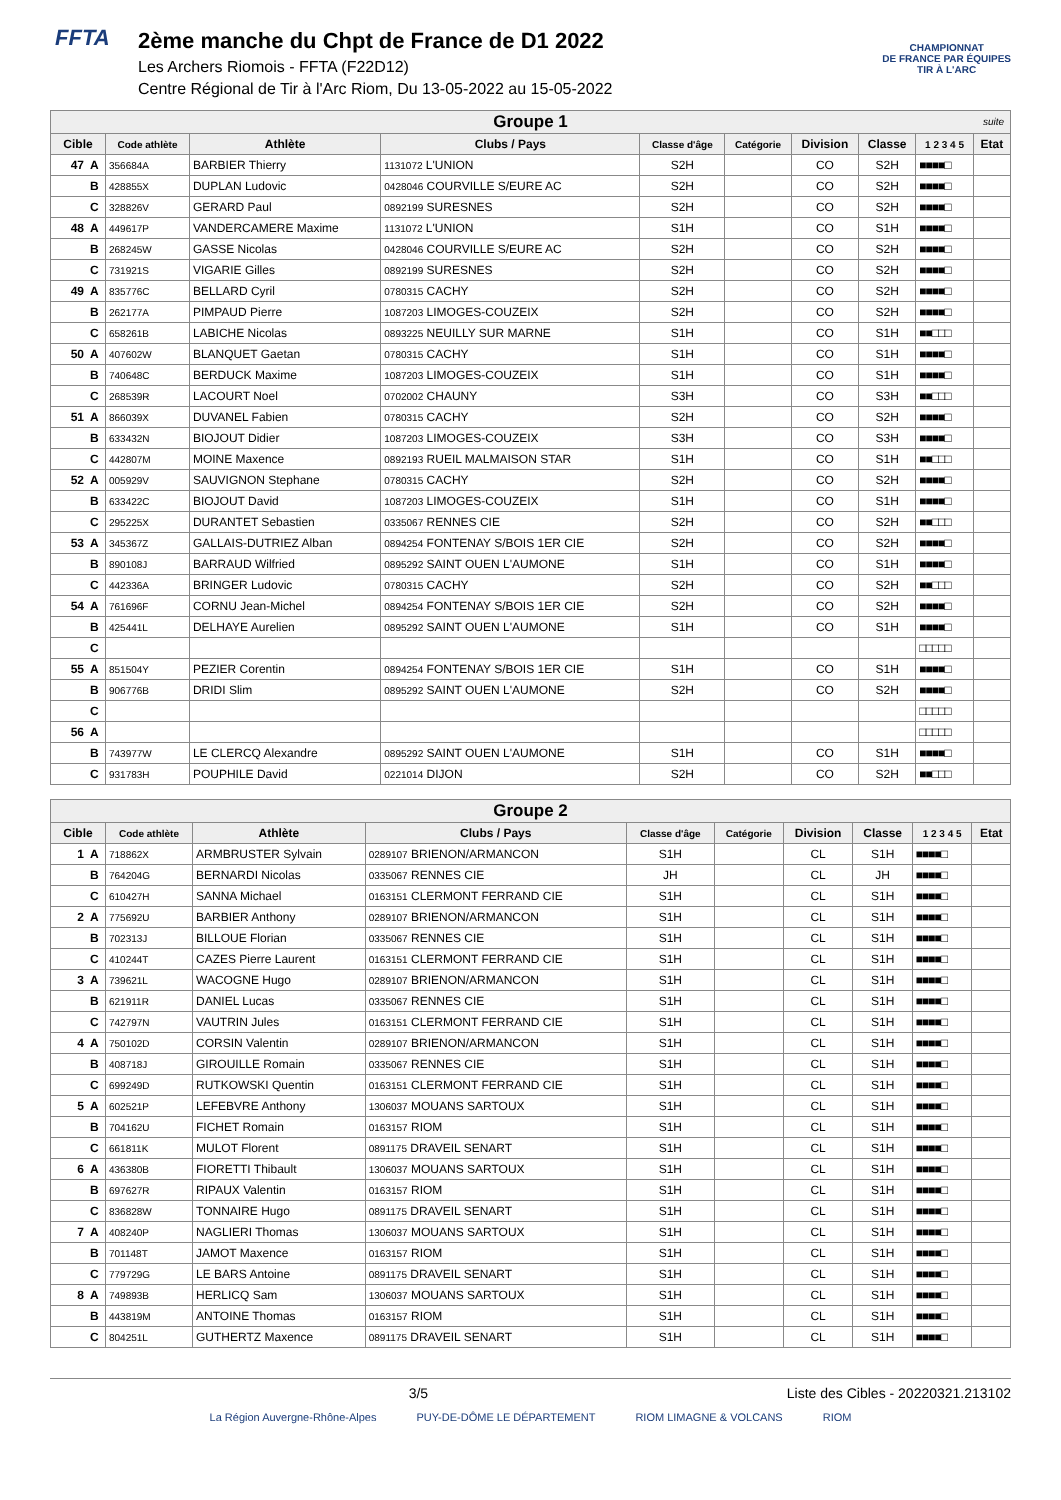FFTA
2ème manche du Chpt de France de D1 2022
Les Archers Riomois - FFTA (F22D12)
Centre Régional de Tir à l'Arc Riom, Du 13-05-2022 au 15-05-2022
CHAMPIONNAT
DE FRANCE PAR ÉQUIPES
TIR À L'ARC
| Groupe 1 suite | | | | | | | | | | |
| Cible | | Code athlète | Athlète | Clubs / Pays | Classe d'âge | Catégorie | Division | Classe | 1 2 3 4 5 | Etat |
| 47 | A | 356684A | BARBIER Thierry | 1131072 L'UNION | S2H | | CO | S2H | ■■■■□ | |
| | B | 428855X | DUPLAN Ludovic | 0428046 COURVILLE S/EURE AC | S2H | | CO | S2H | ■■■■□ | |
| | C | 328826V | GERARD Paul | 0892199 SURESNES | S2H | | CO | S2H | ■■■■□ | |
| 48 | A | 449617P | VANDERCAMERE Maxime | 1131072 L'UNION | S1H | | CO | S1H | ■■■■□ | |
| | B | 268245W | GASSE Nicolas | 0428046 COURVILLE S/EURE AC | S2H | | CO | S2H | ■■■■□ | |
| | C | 731921S | VIGARIE Gilles | 0892199 SURESNES | S2H | | CO | S2H | ■■■■□ | |
| 49 | A | 835776C | BELLARD Cyril | 0780315 CACHY | S2H | | CO | S2H | ■■■■□ | |
| | B | 262177A | PIMPAUD Pierre | 1087203 LIMOGES-COUZEIX | S2H | | CO | S2H | ■■■■□ | |
| | C | 658261B | LABICHE Nicolas | 0893225 NEUILLY SUR MARNE | S1H | | CO | S1H | ■■□□□ | |
| 50 | A | 407602W | BLANQUET Gaetan | 0780315 CACHY | S1H | | CO | S1H | ■■■■□ | |
| | B | 740648C | BERDUCK Maxime | 1087203 LIMOGES-COUZEIX | S1H | | CO | S1H | ■■■■□ | |
| | C | 268539R | LACOURT Noel | 0702002 CHAUNY | S3H | | CO | S3H | ■■□□□ | |
| 51 | A | 866039X | DUVANEL Fabien | 0780315 CACHY | S2H | | CO | S2H | ■■■■□ | |
| | B | 633432N | BIOJOUT Didier | 1087203 LIMOGES-COUZEIX | S3H | | CO | S3H | ■■■■□ | |
| | C | 442807M | MOINE Maxence | 0892193 RUEIL MALMAISON STAR | S1H | | CO | S1H | ■■□□□ | |
| 52 | A | 005929V | SAUVIGNON Stephane | 0780315 CACHY | S2H | | CO | S2H | ■■■■□ | |
| | B | 633422C | BIOJOUT David | 1087203 LIMOGES-COUZEIX | S1H | | CO | S1H | ■■■■□ | |
| | C | 295225X | DURANTET Sebastien | 0335067 RENNES CIE | S2H | | CO | S2H | ■■□□□ | |
| 53 | A | 345367Z | GALLAIS-DUTRIEZ Alban | 0894254 FONTENAY S/BOIS 1ER CIE | S2H | | CO | S2H | ■■■■□ | |
| | B | 890108J | BARRAUD Wilfried | 0895292 SAINT OUEN L'AUMONE | S1H | | CO | S1H | ■■■■□ | |
| | C | 442336A | BRINGER Ludovic | 0780315 CACHY | S2H | | CO | S2H | ■■□□□ | |
| 54 | A | 761696F | CORNU Jean-Michel | 0894254 FONTENAY S/BOIS 1ER CIE | S2H | | CO | S2H | ■■■■□ | |
| | B | 425441L | DELHAYE Aurelien | 0895292 SAINT OUEN L'AUMONE | S1H | | CO | S1H | ■■■■□ | |
| | C | | | | | | | | □□□□□ | |
| 55 | A | 851504Y | PEZIER Corentin | 0894254 FONTENAY S/BOIS 1ER CIE | S1H | | CO | S1H | ■■■■□ | |
| | B | 906776B | DRIDI Slim | 0895292 SAINT OUEN L'AUMONE | S2H | | CO | S2H | ■■■■□ | |
| | C | | | | | | | | □□□□□ | |
| 56 | A | | | | | | | | □□□□□ | |
| | B | 743977W | LE CLERCQ Alexandre | 0895292 SAINT OUEN L'AUMONE | S1H | | CO | S1H | ■■■■□ | |
| | C | 931783H | POUPHILE David | 0221014 DIJON | S2H | | CO | S2H | ■■□□□ | |
| Groupe 2 | | | | | | | | | | |
| Cible | | Code athlète | Athlète | Clubs / Pays | Classe d'âge | Catégorie | Division | Classe | 1 2 3 4 5 | Etat |
| 1 | A | 718862X | ARMBRUSTER Sylvain | 0289107 BRIENON/ARMANCON | S1H | | CL | S1H | ■■■■□ | |
| | B | 764204G | BERNARDI Nicolas | 0335067 RENNES CIE | JH | | CL | JH | ■■■■□ | |
| | C | 610427H | SANNA Michael | 0163151 CLERMONT FERRAND CIE | S1H | | CL | S1H | ■■■■□ | |
| 2 | A | 775692U | BARBIER Anthony | 0289107 BRIENON/ARMANCON | S1H | | CL | S1H | ■■■■□ | |
| | B | 702313J | BILLOUE Florian | 0335067 RENNES CIE | S1H | | CL | S1H | ■■■■□ | |
| | C | 410244T | CAZES Pierre Laurent | 0163151 CLERMONT FERRAND CIE | S1H | | CL | S1H | ■■■■□ | |
| 3 | A | 739621L | WACOGNE Hugo | 0289107 BRIENON/ARMANCON | S1H | | CL | S1H | ■■■■□ | |
| | B | 621911R | DANIEL Lucas | 0335067 RENNES CIE | S1H | | CL | S1H | ■■■■□ | |
| | C | 742797N | VAUTRIN Jules | 0163151 CLERMONT FERRAND CIE | S1H | | CL | S1H | ■■■■□ | |
| 4 | A | 750102D | CORSIN Valentin | 0289107 BRIENON/ARMANCON | S1H | | CL | S1H | ■■■■□ | |
| | B | 408718J | GIROUILLE Romain | 0335067 RENNES CIE | S1H | | CL | S1H | ■■■■□ | |
| | C | 699249D | RUTKOWSKI Quentin | 0163151 CLERMONT FERRAND CIE | S1H | | CL | S1H | ■■■■□ | |
| 5 | A | 602521P | LEFEBVRE Anthony | 1306037 MOUANS SARTOUX | S1H | | CL | S1H | ■■■■□ | |
| | B | 704162U | FICHET Romain | 0163157 RIOM | S1H | | CL | S1H | ■■■■□ | |
| | C | 661811K | MULOT Florent | 0891175 DRAVEIL SENART | S1H | | CL | S1H | ■■■■□ | |
| 6 | A | 436380B | FIORETTI Thibault | 1306037 MOUANS SARTOUX | S1H | | CL | S1H | ■■■■□ | |
| | B | 697627R | RIPAUX Valentin | 0163157 RIOM | S1H | | CL | S1H | ■■■■□ | |
| | C | 836828W | TONNAIRE Hugo | 0891175 DRAVEIL SENART | S1H | | CL | S1H | ■■■■□ | |
| 7 | A | 408240P | NAGLIERI Thomas | 1306037 MOUANS SARTOUX | S1H | | CL | S1H | ■■■■□ | |
| | B | 701148T | JAMOT Maxence | 0163157 RIOM | S1H | | CL | S1H | ■■■■□ | |
| | C | 779729G | LE BARS Antoine | 0891175 DRAVEIL SENART | S1H | | CL | S1H | ■■■■□ | |
| 8 | A | 749893B | HERLICQ Sam | 1306037 MOUANS SARTOUX | S1H | | CL | S1H | ■■■■□ | |
| | B | 443819M | ANTOINE Thomas | 0163157 RIOM | S1H | | CL | S1H | ■■■■□ | |
| | C | 804251L | GUTHERTZ Maxence | 0891175 DRAVEIL SENART | S1H | | CL | S1H | ■■■■□ | |
3/5 Liste des Cibles - 20220321.213102
La Région Auvergne-Rhône-Alpes PUY-DE-DÔME LE DÉPARTEMENT RIOM LIMAGNE & VOLCANS RIOM